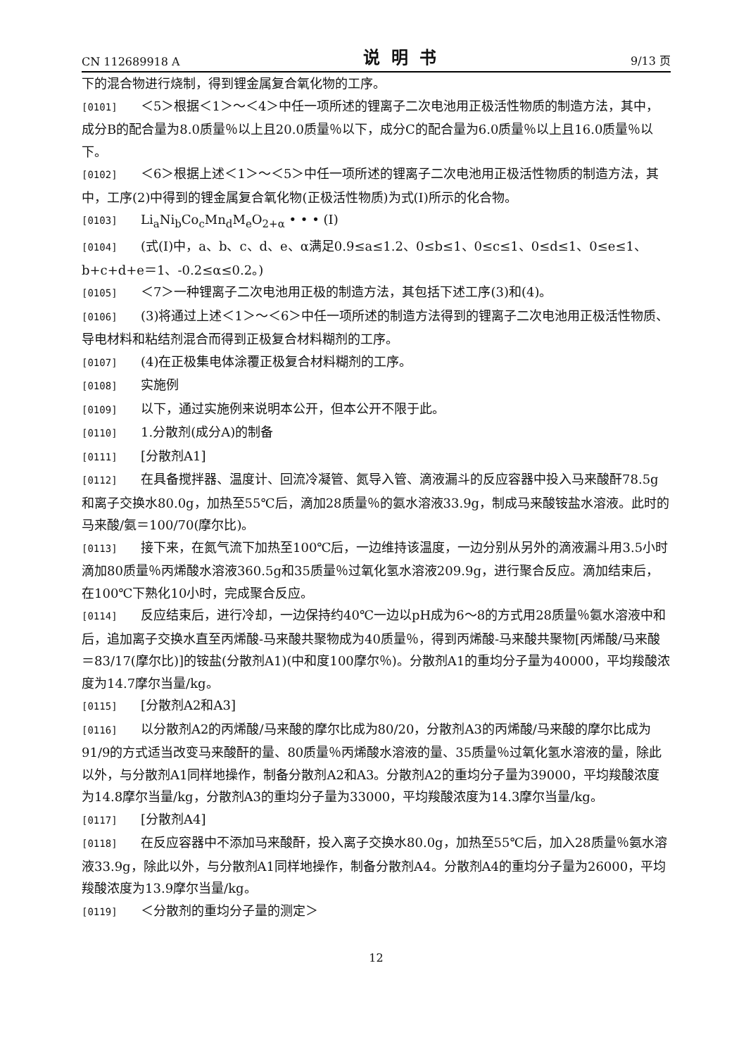CN 112689918 A 说明书 9/13 页
下的混合物进行烧制，得到锂金属复合氧化物的工序。
[0101] ＜5＞根据＜1＞～＜4＞中任一项所述的锂离子二次电池用正极活性物质的制造方法，其中，成分B的配合量为8.0质量％以上且20.0质量％以下，成分C的配合量为6.0质量％以上且16.0质量％以下。
[0102] ＜6＞根据上述＜1＞～＜5＞中任一项所述的锂离子二次电池用正极活性物质的制造方法，其中，工序(2)中得到的锂金属复合氧化物(正极活性物质)为式(I)所示的化合物。
[0103] Li<sub>a</sub>Ni<sub>b</sub>Co<sub>c</sub>Mn<sub>d</sub>M<sub>e</sub>O<sub>2+α</sub> • • • (I)
[0104] (式(I)中，a、b、c、d、e、α满足0.9≤a≤1.2、0≤b≤1、0≤c≤1、0≤d≤1、0≤e≤1、b+c+d+e＝1、-0.2≤α≤0.2。)
[0105] ＜7＞一种锂离子二次电池用正极的制造方法，其包括下述工序(3)和(4)。
[0106] (3)将通过上述＜1＞～＜6＞中任一项所述的制造方法得到的锂离子二次电池用正极活性物质、导电材料和粘结剂混合而得到正极复合材料糊剂的工序。
[0107] (4)在正极集电体涂覆正极复合材料糊剂的工序。
[0108] 实施例
[0109] 以下，通过实施例来说明本公开，但本公开不限于此。
[0110] 1.分散剂(成分A)的制备
[0111] [分散剂A1]
[0112] 在具备搅拌器、温度计、回流冷凝管、氮导入管、滴液漏斗的反应容器中投入马来酸酐78.5g和离子交换水80.0g，加热至55℃后，滴加28质量％的氨水溶液33.9g，制成马来酸铵盐水溶液。此时的马来酸/氨＝100/70(摩尔比)。
[0113] 接下来，在氮气流下加热至100℃后，一边维持该温度，一边分别从另外的滴液漏斗用3.5小时滴加80质量％丙烯酸水溶液360.5g和35质量％过氧化氢水溶液209.9g，进行聚合反应。滴加结束后，在100℃下熟化10小时，完成聚合反应。
[0114] 反应结束后，进行冷却，一边保持约40℃一边以pH成为6～8的方式用28质量％氨水溶液中和后，追加离子交换水直至丙烯酸-马来酸共聚物成为40质量％，得到丙烯酸-马来酸共聚物[丙烯酸/马来酸＝83/17(摩尔比)]的铵盐(分散剂A1)(中和度100摩尔％)。分散剂A1的重均分子量为40000，平均羧酸浓度为14.7摩尔当量/kg。
[0115] [分散剂A2和A3]
[0116] 以分散剂A2的丙烯酸/马来酸的摩尔比成为80/20，分散剂A3的丙烯酸/马来酸的摩尔比成为91/9的方式适当改变马来酸酐的量、80质量％丙烯酸水溶液的量、35质量％过氧化氢水溶液的量，除此以外，与分散剂A1同样地操作，制备分散剂A2和A3。分散剂A2的重均分子量为39000，平均羧酸浓度为14.8摩尔当量/kg，分散剂A3的重均分子量为33000，平均羧酸浓度为14.3摩尔当量/kg。
[0117] [分散剂A4]
[0118] 在反应容器中不添加马来酸酐，投入离子交换水80.0g，加热至55℃后，加入28质量％氨水溶液33.9g，除此以外，与分散剂A1同样地操作，制备分散剂A4。分散剂A4的重均分子量为26000，平均羧酸浓度为13.9摩尔当量/kg。
[0119] ＜分散剂的重均分子量的测定＞
12